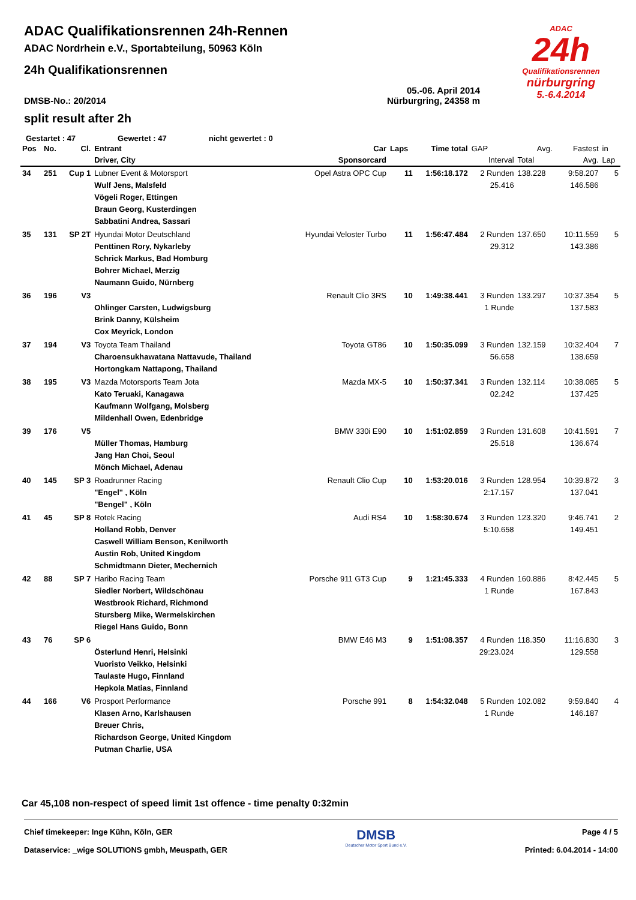ADAC
24h
Qualifikationsrennen
nürburgring
5.-6.4.2014
ADAC Qualifikationsrennen 24h-Rennen
ADAC Nordrhein e.V., Sportabteilung, 50963 Köln
24h Qualifikationsrennen
DMSB-No.: 20/2014 05.-06. April 2014
Nürburgring, 24358 m
split result after 2h
Gestartet : 47 Gewertet : 47 nicht gewertet : 0
| Pos | No. | Cl. | Entrant | Car | Laps | Time total | GAP | Avg. | Fastest | in |
| --- | --- | --- | --- | --- | --- | --- | --- | --- | --- | --- |
| | | | Driver, City | Sponsorcard | | | Interval | Total | Avg. | Lap |
| 34 | 251 | Cup 1 | Lubner Event & Motorsport Wulf Jens, Malsfeld Vögeli Roger, Ettingen Braun Georg, Kusterdingen Sabbatini Andrea, Sassari | Opel Astra OPC Cup | 11 | 1:56:18.172 | 2 Runden 25.416 | 138.228 | 9:58.207 146.586 | 5 |
| 35 | 131 | SP 2T | Hyundai Motor Deutschland Penttinen Rory, Nykarleby Schrick Markus, Bad Homburg Bohrer Michael, Merzig Naumann Guido, Nürnberg | Hyundai Veloster Turbo | 11 | 1:56:47.484 | 2 Runden 29.312 | 137.650 | 10:11.559 143.386 | 5 |
| 36 | 196 | V3 | Ohlinger Carsten, Ludwigsburg Brink Danny, Külsheim Cox Meyrick, London | Renault Clio 3RS | 10 | 1:49:38.441 | 3 Runden 1 Runde | 133.297 | 10:37.354 137.583 | 5 |
| 37 | 194 | V3 | Toyota Team Thailand Charoensukhawatana Nattavude, Thailand Hortongkam Nattapong, Thailand | Toyota GT86 | 10 | 1:50:35.099 | 3 Runden 56.658 | 132.159 | 10:32.404 138.659 | 7 |
| 38 | 195 | V3 | Mazda Motorsports Team Jota Kato Teruaki, Kanagawa Kaufmann Wolfgang, Molsberg Mildenhall Owen, Edenbridge | Mazda MX-5 | 10 | 1:50:37.341 | 3 Runden 02.242 | 132.114 | 10:38.085 137.425 | 5 |
| 39 | 176 | V5 | Müller Thomas, Hamburg Jang Han Choi, Seoul Mönch Michael, Adenau | BMW 330i E90 | 10 | 1:51:02.859 | 3 Runden 25.518 | 131.608 | 10:41.591 136.674 | 7 |
| 40 | 145 | SP 3 | Roadrunner Racing "Engel" , Köln "Bengel" , Köln | Renault Clio Cup | 10 | 1:53:20.016 | 3 Runden 2:17.157 | 128.954 | 10:39.872 137.041 | 3 |
| 41 | 45 | SP 8 | Rotek Racing Holland Robb, Denver Caswell William Benson, Kenilworth Austin Rob, United Kingdom Schmidtmann Dieter, Mechernich | Audi RS4 | 10 | 1:58:30.674 | 3 Runden 5:10.658 | 123.320 | 9:46.741 149.451 | 2 |
| 42 | 88 | SP 7 | Haribo Racing Team Siedler Norbert, Wildschönau Westbrook Richard, Richmond Stursberg Mike, Wermelskirchen Riegel Hans Guido, Bonn | Porsche 911 GT3 Cup | 9 | 1:21:45.333 | 4 Runden 1 Runde | 160.886 | 8:42.445 167.843 | 5 |
| 43 | 76 | SP 6 | Österlund Henri, Helsinki Vuoristo Veikko, Helsinki Taulaste Hugo, Finnland Hepkola Matias, Finnland | BMW E46 M3 | 9 | 1:51:08.357 | 4 Runden 29:23.024 | 118.350 | 11:16.830 129.558 | 3 |
| 44 | 166 | V6 | Prosport Performance Klasen Arno, Karlshausen Breuer Chris, Richardson George, United Kingdom Putman Charlie, USA | Porsche 991 | 8 | 1:54:32.048 | 5 Runden 1 Runde | 102.082 | 9:59.840 146.187 | 4 |
Car 45,108 non-respect of speed limit 1st offence - time penalty 0:32min
Chief timekeeper: Inge Kühn, Köln, GER
Dataservice: _wige SOLUTIONS gmbh, Meuspath, GER
DMSB
Deutscher Motor Sport Bund e.V.
Page 4 / 5
Printed: 6.04.2014 - 14:00